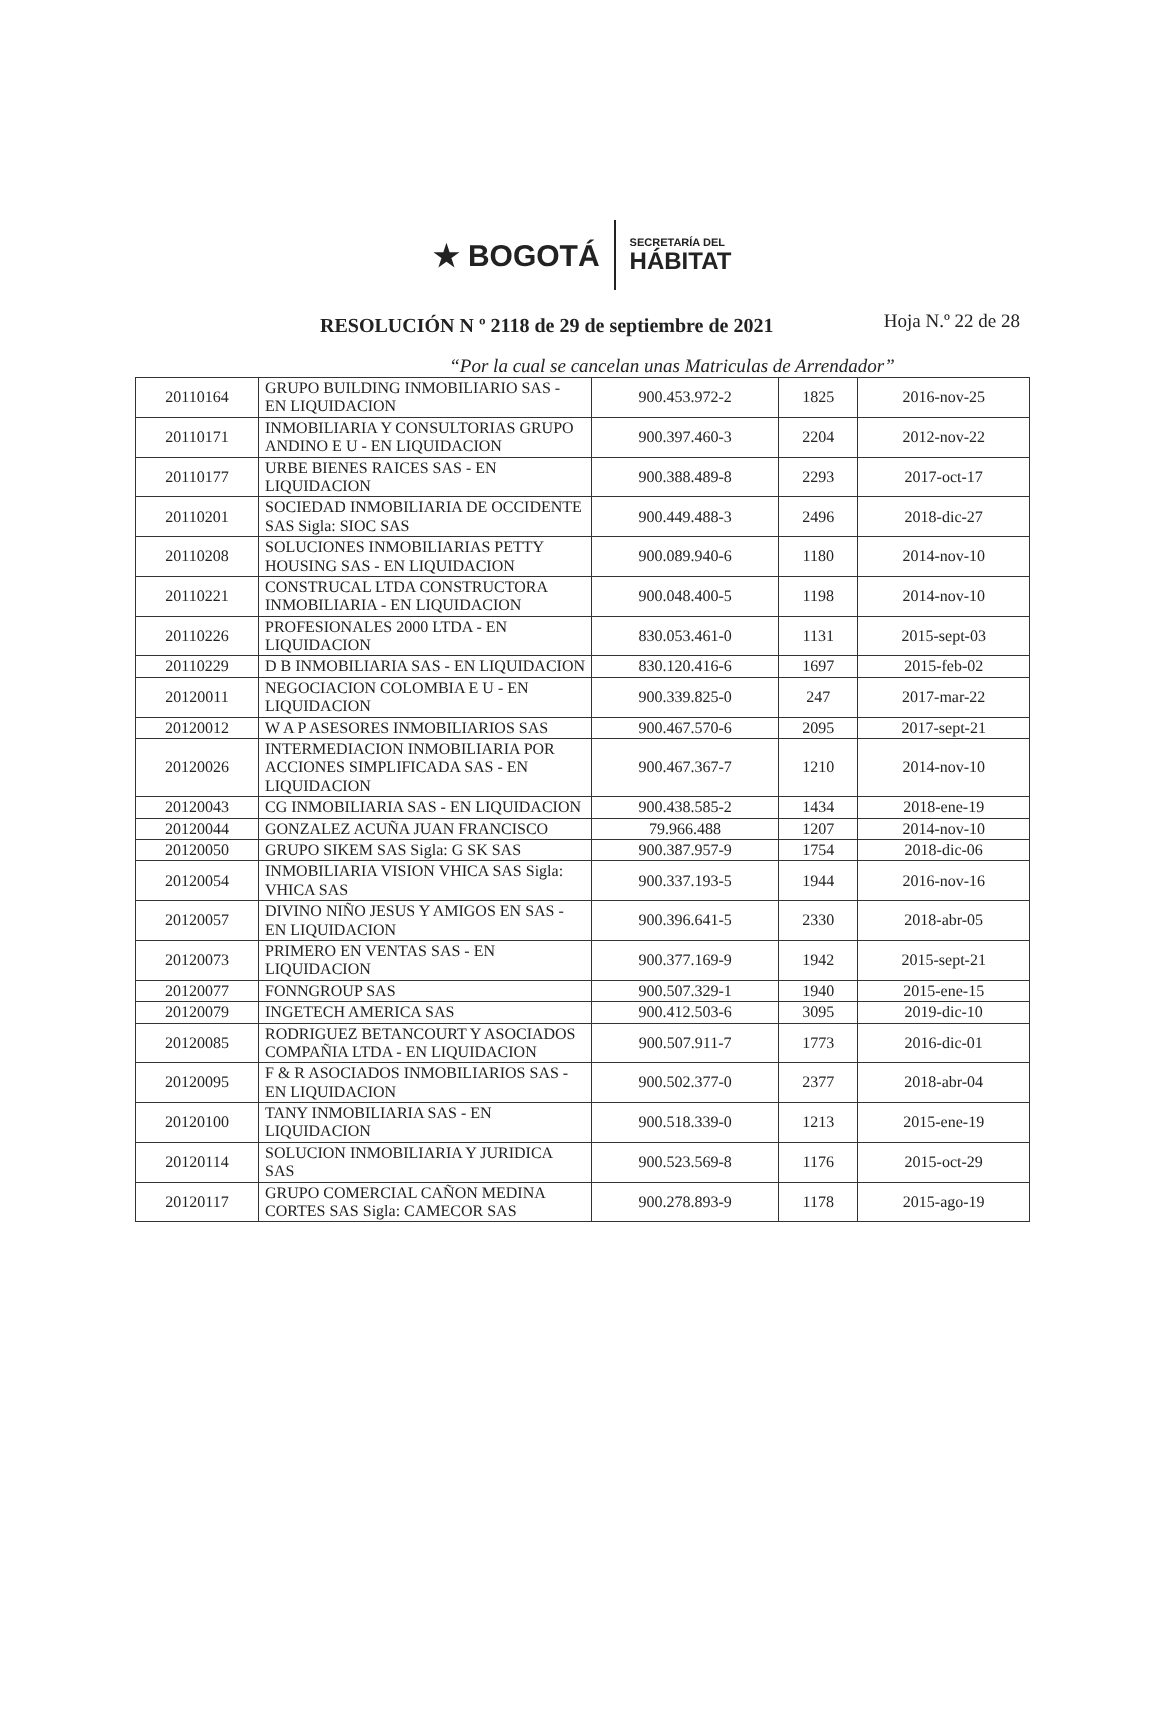★ BOGOTÁ
SECRETARÍA DEL
HÁBITAT
RESOLUCIÓN N º 2118 de 29 de septiembre de 2021
Hoja N.º 22 de 28
“Por la cual se cancelan unas Matriculas de Arrendador”
| 20110164 | GRUPO BUILDING INMOBILIARIO SAS - EN LIQUIDACION | 900.453.972-2 | 1825 | 2016-nov-25 |
| 20110171 | INMOBILIARIA Y CONSULTORIAS GRUPO ANDINO E U - EN LIQUIDACION | 900.397.460-3 | 2204 | 2012-nov-22 |
| 20110177 | URBE BIENES RAICES SAS - EN LIQUIDACION | 900.388.489-8 | 2293 | 2017-oct-17 |
| 20110201 | SOCIEDAD INMOBILIARIA DE OCCIDENTE SAS Sigla: SIOC SAS | 900.449.488-3 | 2496 | 2018-dic-27 |
| 20110208 | SOLUCIONES INMOBILIARIAS PETTY HOUSING SAS - EN LIQUIDACION | 900.089.940-6 | 1180 | 2014-nov-10 |
| 20110221 | CONSTRUCAL LTDA CONSTRUCTORA INMOBILIARIA - EN LIQUIDACION | 900.048.400-5 | 1198 | 2014-nov-10 |
| 20110226 | PROFESIONALES 2000 LTDA - EN LIQUIDACION | 830.053.461-0 | 1131 | 2015-sept-03 |
| 20110229 | D B INMOBILIARIA SAS - EN LIQUIDACION | 830.120.416-6 | 1697 | 2015-feb-02 |
| 20120011 | NEGOCIACION COLOMBIA E U - EN LIQUIDACION | 900.339.825-0 | 247 | 2017-mar-22 |
| 20120012 | W A P ASESORES INMOBILIARIOS SAS | 900.467.570-6 | 2095 | 2017-sept-21 |
| 20120026 | INTERMEDIACION INMOBILIARIA POR ACCIONES SIMPLIFICADA SAS - EN LIQUIDACION | 900.467.367-7 | 1210 | 2014-nov-10 |
| 20120043 | CG INMOBILIARIA SAS - EN LIQUIDACION | 900.438.585-2 | 1434 | 2018-ene-19 |
| 20120044 | GONZALEZ ACUÑA JUAN FRANCISCO | 79.966.488 | 1207 | 2014-nov-10 |
| 20120050 | GRUPO SIKEM SAS Sigla: G SK SAS | 900.387.957-9 | 1754 | 2018-dic-06 |
| 20120054 | INMOBILIARIA VISION VHICA SAS Sigla: VHICA SAS | 900.337.193-5 | 1944 | 2016-nov-16 |
| 20120057 | DIVINO NIÑO JESUS Y AMIGOS EN SAS - EN LIQUIDACION | 900.396.641-5 | 2330 | 2018-abr-05 |
| 20120073 | PRIMERO EN VENTAS SAS - EN LIQUIDACION | 900.377.169-9 | 1942 | 2015-sept-21 |
| 20120077 | FONNGROUP SAS | 900.507.329-1 | 1940 | 2015-ene-15 |
| 20120079 | INGETECH AMERICA SAS | 900.412.503-6 | 3095 | 2019-dic-10 |
| 20120085 | RODRIGUEZ BETANCOURT Y ASOCIADOS COMPAÑIA LTDA - EN LIQUIDACION | 900.507.911-7 | 1773 | 2016-dic-01 |
| 20120095 | F & R ASOCIADOS INMOBILIARIOS SAS - EN LIQUIDACION | 900.502.377-0 | 2377 | 2018-abr-04 |
| 20120100 | TANY INMOBILIARIA SAS - EN LIQUIDACION | 900.518.339-0 | 1213 | 2015-ene-19 |
| 20120114 | SOLUCION INMOBILIARIA Y JURIDICA SAS | 900.523.569-8 | 1176 | 2015-oct-29 |
| 20120117 | GRUPO COMERCIAL CAÑON MEDINA CORTES SAS Sigla: CAMECOR SAS | 900.278.893-9 | 1178 | 2015-ago-19 |